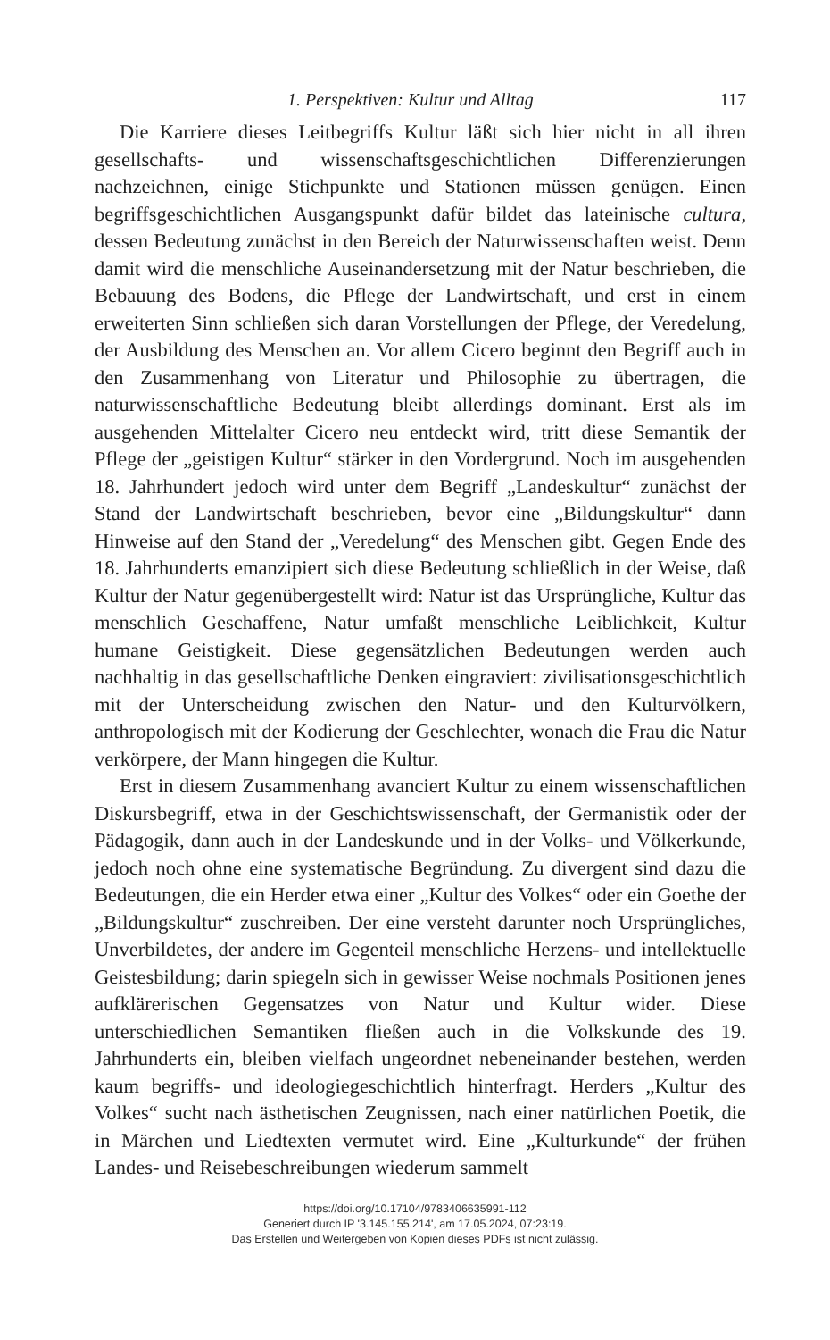1. Perspektiven: Kultur und Alltag 117
Die Karriere dieses Leitbegriffs Kultur läßt sich hier nicht in all ihren gesellschafts- und wissenschaftsgeschichtlichen Differenzierungen nachzeichnen, einige Stichpunkte und Stationen müssen genügen. Einen begriffsgeschichtlichen Ausgangspunkt dafür bildet das lateinische cultura, dessen Bedeutung zunächst in den Bereich der Naturwissenschaften weist. Denn damit wird die menschliche Auseinandersetzung mit der Natur beschrieben, die Bebauung des Bodens, die Pflege der Landwirtschaft, und erst in einem erweiterten Sinn schließen sich daran Vorstellungen der Pflege, der Veredelung, der Ausbildung des Menschen an. Vor allem Cicero beginnt den Begriff auch in den Zusammenhang von Literatur und Philosophie zu übertragen, die naturwissenschaftliche Bedeutung bleibt allerdings dominant. Erst als im ausgehenden Mittelalter Cicero neu entdeckt wird, tritt diese Semantik der Pflege der „geistigen Kultur“ stärker in den Vordergrund. Noch im ausgehenden 18. Jahrhundert jedoch wird unter dem Begriff „Landeskultur“ zunächst der Stand der Landwirtschaft beschrieben, bevor eine „Bildungskultur“ dann Hinweise auf den Stand der „Veredelung“ des Menschen gibt. Gegen Ende des 18. Jahrhunderts emanzipiert sich diese Bedeutung schließlich in der Weise, daß Kultur der Natur gegenübergestellt wird: Natur ist das Ursprüngliche, Kultur das menschlich Geschaffene, Natur umfaßt menschliche Leiblichkeit, Kultur humane Geistigkeit. Diese gegensätzlichen Bedeutungen werden auch nachhaltig in das gesellschaftliche Denken eingraviert: zivilisationsgeschichtlich mit der Unterscheidung zwischen den Natur- und den Kulturvölkern, anthropologisch mit der Kodierung der Geschlechter, wonach die Frau die Natur verkörpere, der Mann hingegen die Kultur.
Erst in diesem Zusammenhang avanciert Kultur zu einem wissenschaftlichen Diskursbegriff, etwa in der Geschichtswissenschaft, der Germanistik oder der Pädagogik, dann auch in der Landeskunde und in der Volks- und Völkerkunde, jedoch noch ohne eine systematische Begründung. Zu divergent sind dazu die Bedeutungen, die ein Herder etwa einer „Kultur des Volkes“ oder ein Goethe der „Bildungskultur“ zuschreiben. Der eine versteht darunter noch Ursprüngliches, Unverbildetes, der andere im Gegenteil menschliche Herzens- und intellektuelle Geistesbildung; darin spiegeln sich in gewisser Weise nochmals Positionen jenes aufklärerischen Gegensatzes von Natur und Kultur wider. Diese unterschiedlichen Semantiken fließen auch in die Volkskunde des 19. Jahrhunderts ein, bleiben vielfach ungeordnet nebeneinander bestehen, werden kaum begriffs- und ideologiegeschichtlich hinterfragt. Herders „Kultur des Volkes“ sucht nach ästhetischen Zeugnissen, nach einer natürlichen Poetik, die in Märchen und Liedtexten vermutet wird. Eine „Kulturkunde“ der frühen Landes- und Reisebeschreibungen wiederum sammelt
https://doi.org/10.17104/9783406635991-112
Generiert durch IP '3.145.155.214', am 17.05.2024, 07:23:19.
Das Erstellen und Weitergeben von Kopien dieses PDFs ist nicht zulässig.